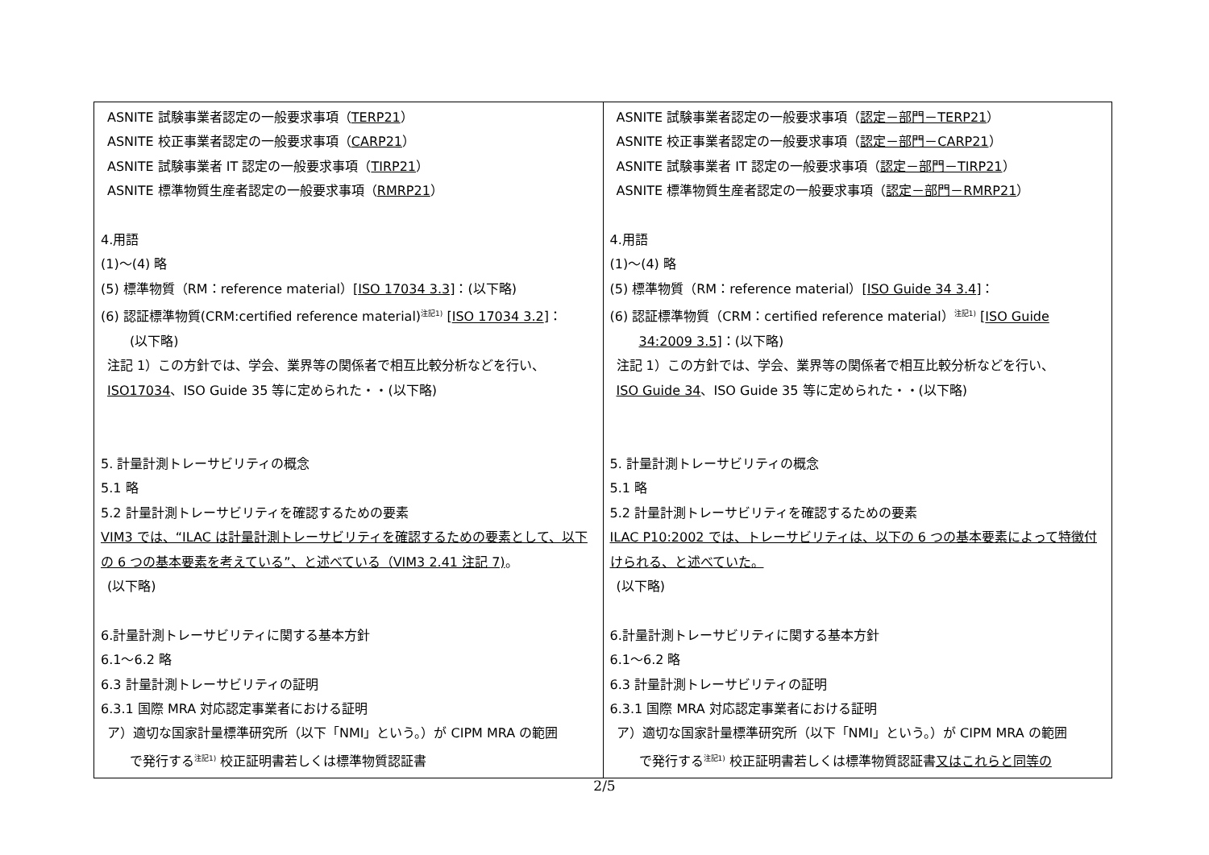| ASNITE 試験事業者認定の一般要求事項（ TERP21 ） ASNITE 校正事業者認定の一般要求事項（ CARP21 ） ASNITE 試験事業者 IT 認定の一般要求事項（ TIRP21 ） ASNITE 標準物質生産者認定の一般要求事項（ RMRP21 ） 4.用語 (1)～(4) 略 (5) 標準物質（RM：reference material）[ ISO 17034 3.3 ]：(以下略) (6) 認証標準物質(CRM:certified reference material)<sup>注記1)</sup> [ ISO 17034 3.2 ]： (以下略) 注記 1）この方針では、学会、業界等の関係者で相互比較分析などを行い、 ISO17034 、ISO Guide 35 等に定められた・・(以下略) 5. 計量計測トレーサビリティの概念 5.1 略 5.2 計量計測トレーサビリティを確認するための要素 VIM3 では、“ILAC は計量計測トレーサビリティを確認するための要素として、以下の 6 つの基本要素を考えている”、と述べている（VIM3 2.41 注記 7) 。 (以下略) 6.計量計測トレーサビリティに関する基本方針 6.1～6.2 略 6.3 計量計測トレーサビリティの証明 6.3.1 国際 MRA 対応認定事業者における証明 ア）適切な国家計量標準研究所（以下「NMI」という。）が CIPM MRA の範囲 で発行する<sup>注記1)</sup> 校正証明書若しくは標準物質認証書 | ASNITE 試験事業者認定の一般要求事項（ 認定－部門－TERP21 ） ASNITE 校正事業者認定の一般要求事項（ 認定－部門－CARP21 ） ASNITE 試験事業者 IT 認定の一般要求事項（ 認定－部門－TIRP21 ） ASNITE 標準物質生産者認定の一般要求事項（ 認定－部門－RMRP21 ） 4.用語 (1)～(4) 略 (5) 標準物質（RM：reference material）[ ISO Guide 34 3.4 ]： (6) 認証標準物質（CRM：certified reference material）<sup>注記1)</sup> [ ISO Guide 34:2009 3.5 ]：(以下略) 注記 1）この方針では、学会、業界等の関係者で相互比較分析などを行い、 ISO Guide 34 、ISO Guide 35 等に定められた・・(以下略) 5. 計量計測トレーサビリティの概念 5.1 略 5.2 計量計測トレーサビリティを確認するための要素 ILAC P10:2002 では、トレーサビリティは、以下の 6 つの基本要素によって特徴付けられる、と述べていた。 (以下略) 6.計量計測トレーサビリティに関する基本方針 6.1～6.2 略 6.3 計量計測トレーサビリティの証明 6.3.1 国際 MRA 対応認定事業者における証明 ア）適切な国家計量標準研究所（以下「NMI」という。）が CIPM MRA の範囲 で発行する<sup>注記1)</sup> 校正証明書若しくは標準物質認証書 又はこれらと同等の |
2/5